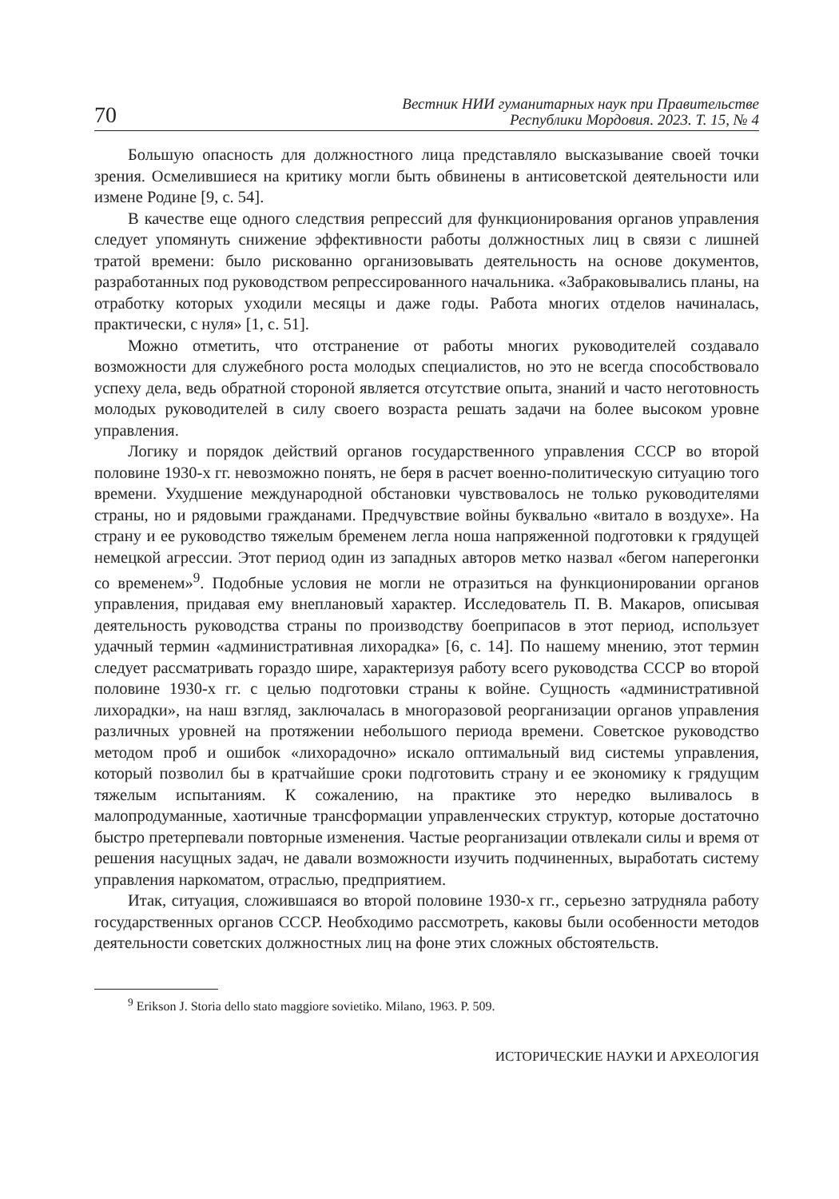70
Вестник НИИ гуманитарных наук при Правительстве
Республики Мордовия. 2023. Т. 15, № 4
Большую опасность для должностного лица представляло высказывание своей точки зрения. Осмелившиеся на критику могли быть обвинены в антисоветской деятельности или измене Родине [9, с. 54].
В качестве еще одного следствия репрессий для функционирования органов управления следует упомянуть снижение эффективности работы должностных лиц в связи с лишней тратой времени: было рискованно организовывать деятельность на основе документов, разработанных под руководством репрессированного начальника. «Забраковывались планы, на отработку которых уходили месяцы и даже годы. Работа многих отделов начиналась, практически, с нуля» [1, с. 51].
Можно отметить, что отстранение от работы многих руководителей создавало возможности для служебного роста молодых специалистов, но это не всегда способствовало успеху дела, ведь обратной стороной является отсутствие опыта, знаний и часто неготовность молодых руководителей в силу своего возраста решать задачи на более высоком уровне управления.
Логику и порядок действий органов государственного управления СССР во второй половине 1930-х гг. невозможно понять, не беря в расчет военно-политическую ситуацию того времени. Ухудшение международной обстановки чувствовалось не только руководителями страны, но и рядовыми гражданами. Предчувствие войны буквально «витало в воздухе». На страну и ее руководство тяжелым бременем легла ноша напряженной подготовки к грядущей немецкой агрессии. Этот период один из западных авторов метко назвал «бегом наперегонки со временем»<sup>9</sup>. Подобные условия не могли не отразиться на функционировании органов управления, придавая ему внеплановый характер. Исследователь П. В. Макаров, описывая деятельность руководства страны по производству боеприпасов в этот период, использует удачный термин «административная лихорадка» [6, с. 14]. По нашему мнению, этот термин следует рассматривать гораздо шире, характеризуя работу всего руководства СССР во второй половине 1930-х гг. с целью подготовки страны к войне. Сущность «административной лихорадки», на наш взгляд, заключалась в многоразовой реорганизации органов управления различных уровней на протяжении небольшого периода времени. Советское руководство методом проб и ошибок «лихорадочно» искало оптимальный вид системы управления, который позволил бы в кратчайшие сроки подготовить страну и ее экономику к грядущим тяжелым испытаниям. К сожалению, на практике это нередко выливалось в малопродуманные, хаотичные трансформации управленческих структур, которые достаточно быстро претерпевали повторные изменения. Частые реорганизации отвлекали силы и время от решения насущных задач, не давали возможности изучить подчиненных, выработать систему управления наркоматом, отраслью, предприятием.
Итак, ситуация, сложившаяся во второй половине 1930-х гг., серьезно затрудняла работу государственных органов СССР. Необходимо рассмотреть, каковы были особенности методов деятельности советских должностных лиц на фоне этих сложных обстоятельств.
<sup>9</sup> Erikson J. Storia dello stato maggiore sovietiko. Milano, 1963. P. 509.
ИСТОРИЧЕСКИЕ НАУКИ И АРХЕОЛОГИЯ